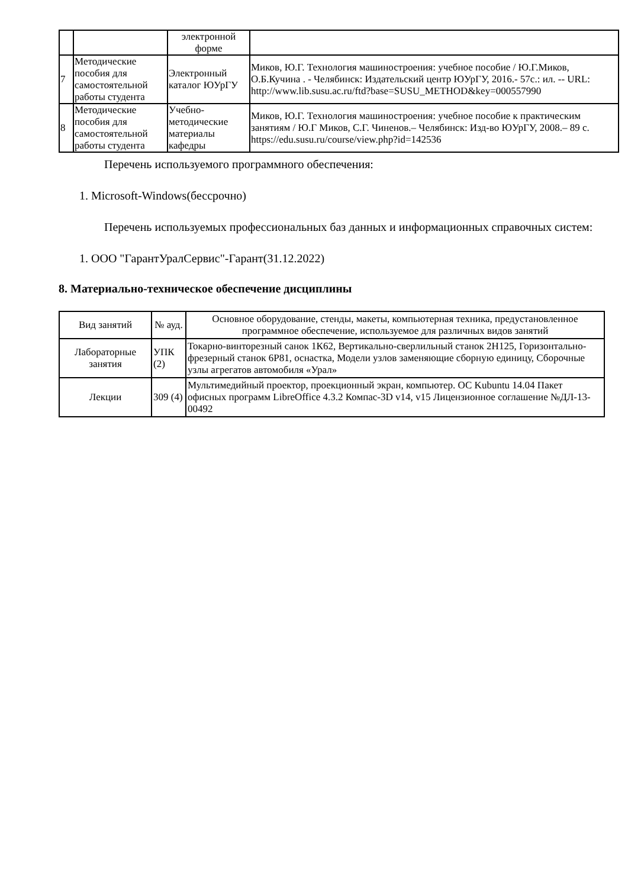| | | электронной форме | |
| 7 | Методические пособия для самостоятельной работы студента | Электронный каталог ЮУрГУ | Миков, Ю.Г. Технология машиностроения: учебное пособие / Ю.Г.Миков, О.Б.Кучина . - Челябинск: Издательский центр ЮУрГУ, 2016.- 57с.: ил. -- URL: http://www.lib.susu.ac.ru/ftd?base=SUSU_METHOD&key=000557990 |
| 8 | Методические пособия для самостоятельной работы студента | Учебно-методические материалы кафедры | Миков, Ю.Г. Технология машиностроения: учебное пособие к практическим занятиям / Ю.Г Миков, С.Г. Чиненов.– Челябинск: Изд-во ЮУрГУ, 2008.– 89 с. https://edu.susu.ru/course/view.php?id=142536 |
Перечень используемого программного обеспечения:
1. Microsoft-Windows(бессрочно)
Перечень используемых профессиональных баз данных и информационных справочных систем:
1. ООО "ГарантУралСервис"-Гарант(31.12.2022)
8. Материально-техническое обеспечение дисциплины
| Вид занятий | № ауд. | Основное оборудование, стенды, макеты, компьютерная техника, предустановленное программное обеспечение, используемое для различных видов занятий |
| --- | --- | --- |
| Лабораторные занятия | УПК (2) | Токарно-винторезный санок 1К62, Вертикально-сверлильный станок 2Н125, Горизонтально-фрезерный станок 6Р81, оснастка, Модели узлов заменяющие сборную единицу, Сборочные узлы агрегатов автомобиля «Урал» |
| Лекции | 309 (4) | Мультимедийный проектор, проекционный экран, компьютер. ОС Kubuntu 14.04 Пакет офисных программ LibreOffice 4.3.2 Компас-3D v14, v15 Лицензионное соглашение №ДЛ-13-00492 |